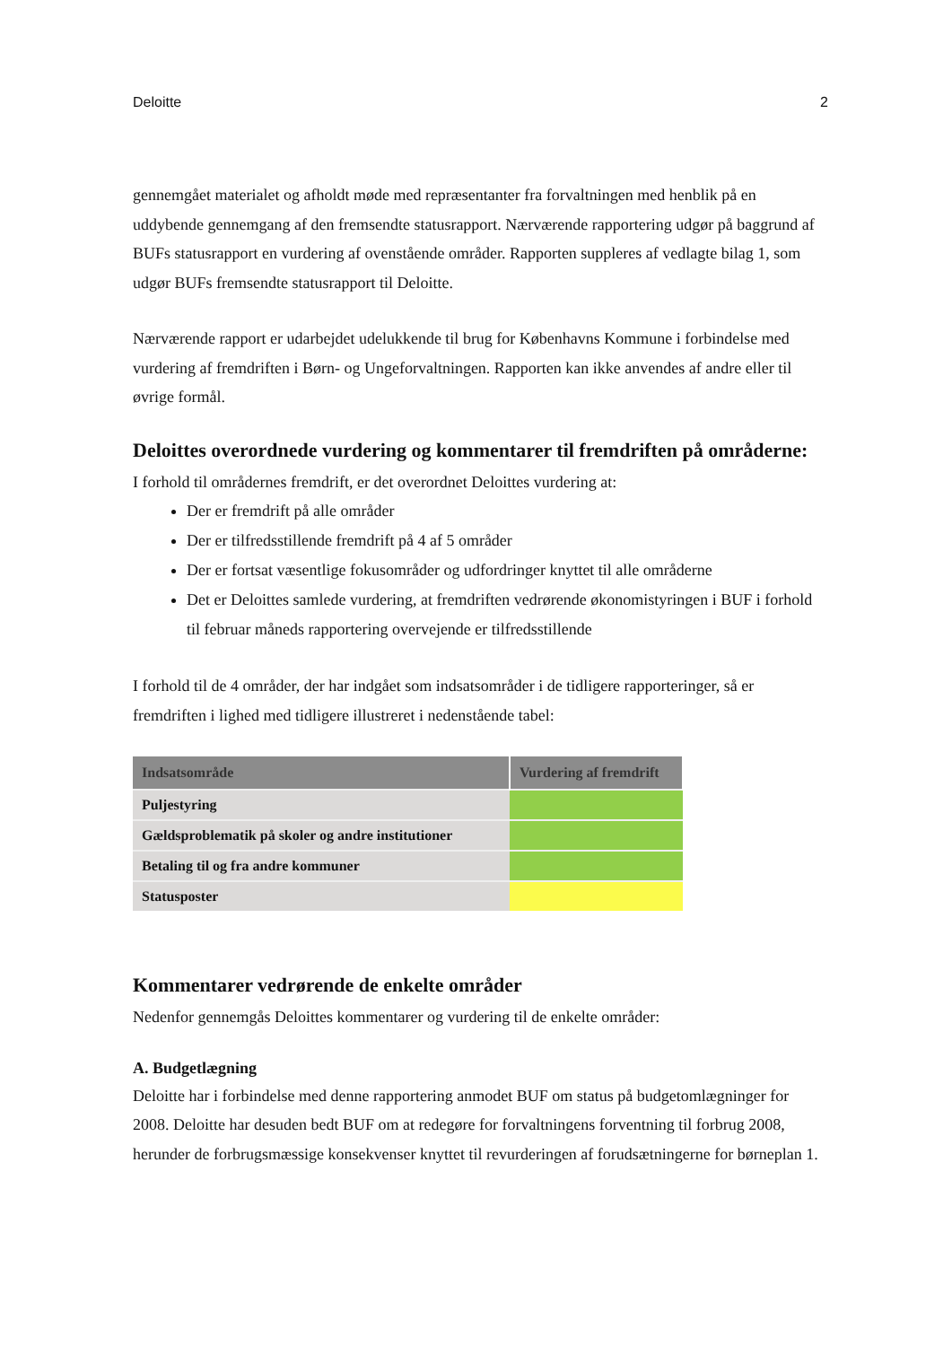Deloitte 2
gennemgået materialet og afholdt møde med repræsentanter fra forvaltningen med henblik på en uddybende gennemgang af den fremsendte statusrapport. Nærværende rapportering udgør på baggrund af BUFs statusrapport en vurdering af ovenstående områder. Rapporten suppleres af vedlagte bilag 1, som udgør BUFs fremsendte statusrapport til Deloitte.
Nærværende rapport er udarbejdet udelukkende til brug for Københavns Kommune i forbindelse med vurdering af fremdriften i Børn- og Ungeforvaltningen. Rapporten kan ikke anvendes af andre eller til øvrige formål.
Deloittes overordnede vurdering og kommentarer til fremdriften på områderne:
I forhold til områdernes fremdrift, er det overordnet Deloittes vurdering at:
Der er fremdrift på alle områder
Der er tilfredsstillende fremdrift på 4 af 5 områder
Der er fortsat væsentlige fokusområder og udfordringer knyttet til alle områderne
Det er Deloittes samlede vurdering, at fremdriften vedrørende økonomistyringen i BUF i forhold til februar måneds rapportering overvejende er tilfredsstillende
I forhold til de 4 områder, der har indgået som indsatsområder i de tidligere rapporteringer, så er fremdriften i lighed med tidligere illustreret i nedenstående tabel:
| Indsatsområde | Vurdering af fremdrift |
| --- | --- |
| Puljestyring | |
| Gældsproblematik på skoler og andre institutioner | |
| Betaling til og fra andre kommuner | |
| Statusposter | |
Kommentarer vedrørende de enkelte områder
Nedenfor gennemgås Deloittes kommentarer og vurdering til de enkelte områder:
A. Budgetlægning
Deloitte har i forbindelse med denne rapportering anmodet BUF om status på budgetomlægninger for 2008. Deloitte har desuden bedt BUF om at redegøre for forvaltningens forventning til forbrug 2008, herunder de forbrugsmæssige konsekvenser knyttet til revurderingen af forudsætningerne for børneplan 1.